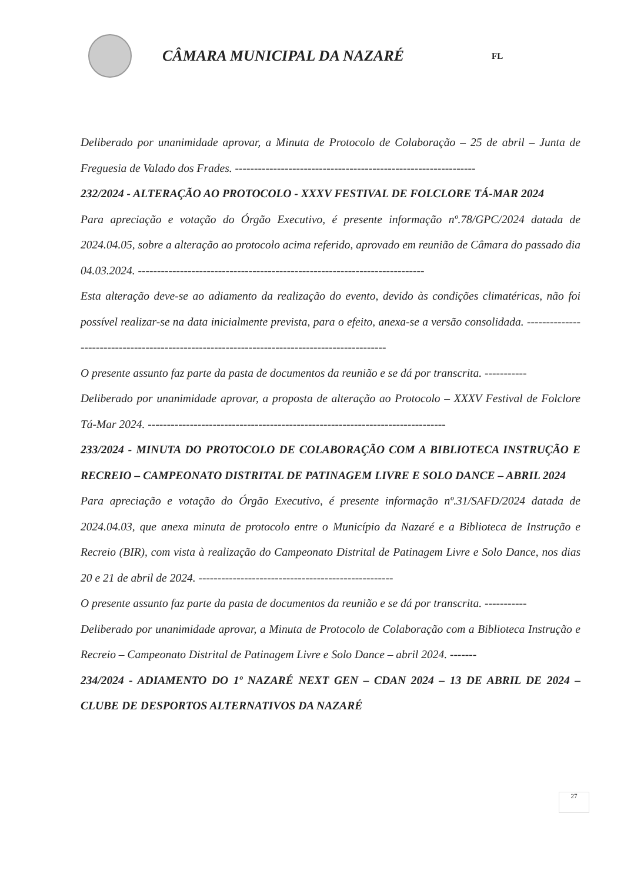CÂMARA MUNICIPAL DA NAZARÉ
FL
Deliberado por unanimidade aprovar, a Minuta de Protocolo de Colaboração – 25 de abril – Junta de Freguesia de Valado dos Frades. ---------------------------------------------------------------
232/2024 - ALTERAÇÃO AO PROTOCOLO - XXXV FESTIVAL DE FOLCLORE TÁ-MAR 2024
Para apreciação e votação do Órgão Executivo, é presente informação nº.78/GPC/2024 datada de 2024.04.05, sobre a alteração ao protocolo acima referido, aprovado em reunião de Câmara do passado dia 04.03.2024. ---------------------------------------------------------------------------
Esta alteração deve-se ao adiamento da realização do evento, devido às condições climatéricas, não foi possível realizar-se na data inicialmente prevista, para o efeito, anexa-se a versão consolidada. ----------------------------------------------------------------------------------------------
O presente assunto faz parte da pasta de documentos da reunião e se dá por transcrita. -----------
Deliberado por unanimidade aprovar, a proposta de alteração ao Protocolo – XXXV Festival de Folclore Tá-Mar 2024. ------------------------------------------------------------------------------
233/2024 - MINUTA DO PROTOCOLO DE COLABORAÇÃO COM A BIBLIOTECA INSTRUÇÃO E RECREIO – CAMPEONATO DISTRITAL DE PATINAGEM LIVRE E SOLO DANCE – ABRIL 2024
Para apreciação e votação do Órgão Executivo, é presente informação nº.31/SAFD/2024 datada de 2024.04.03, que anexa minuta de protocolo entre o Município da Nazaré e a Biblioteca de Instrução e Recreio (BIR), com vista à realização do Campeonato Distrital de Patinagem Livre e Solo Dance, nos dias 20 e 21 de abril de 2024. ---------------------------------------------------
O presente assunto faz parte da pasta de documentos da reunião e se dá por transcrita. -----------
Deliberado por unanimidade aprovar, a Minuta de Protocolo de Colaboração com a Biblioteca Instrução e Recreio – Campeonato Distrital de Patinagem Livre e Solo Dance – abril 2024. -------
234/2024 - ADIAMENTO DO 1º NAZARÉ NEXT GEN – CDAN 2024 – 13 DE ABRIL DE 2024 – CLUBE DE DESPORTOS ALTERNATIVOS DA NAZARÉ
27